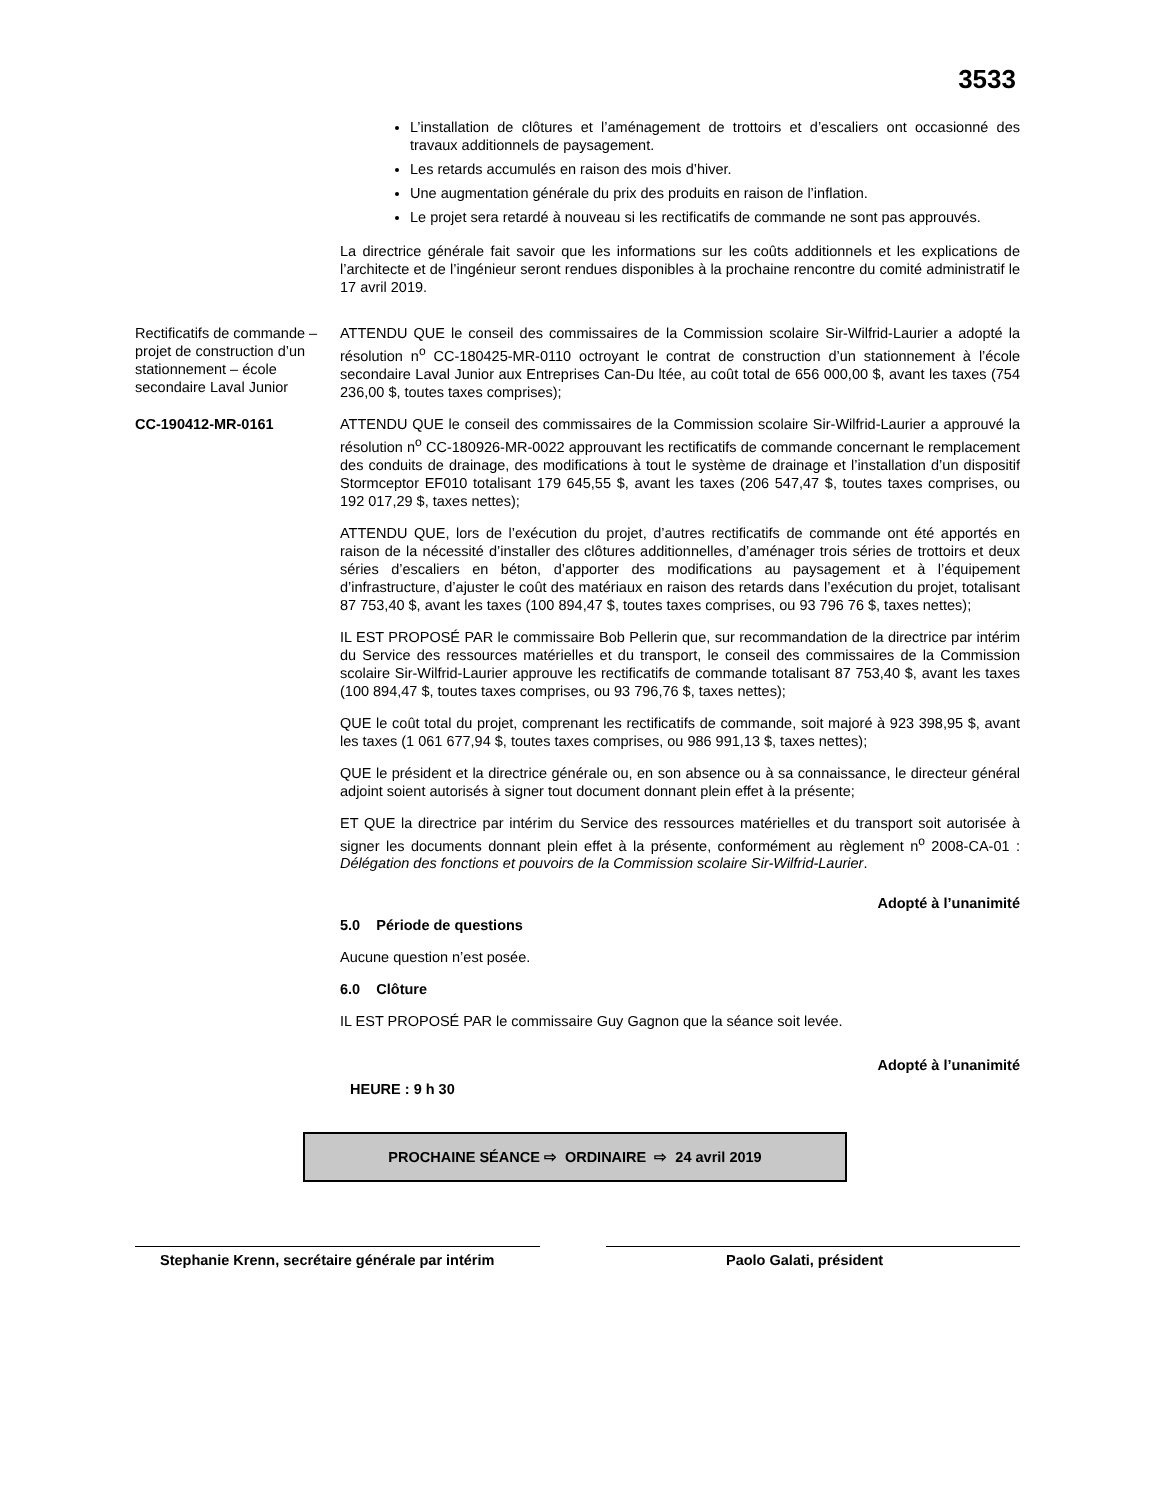3533
L’installation de clôtures et l’aménagement de trottoirs et d’escaliers ont occasionné des travaux additionnels de paysagement.
Les retards accumulés en raison des mois d’hiver.
Une augmentation générale du prix des produits en raison de l’inflation.
Le projet sera retardé à nouveau si les rectificatifs de commande ne sont pas approuvés.
La directrice générale fait savoir que les informations sur les coûts additionnels et les explications de l’architecte et de l’ingénieur seront rendues disponibles à la prochaine rencontre du comité administratif le 17 avril 2019.
Rectificatifs de commande – projet de construction d’un stationnement – école secondaire Laval Junior
ATTENDU QUE le conseil des commissaires de la Commission scolaire Sir-Wilfrid-Laurier a adopté la résolution n<sup>o</sup> CC-180425-MR-0110 octroyant le contrat de construction d’un stationnement à l’école secondaire Laval Junior aux Entreprises Can-Du ltée, au coût total de 656 000,00 $, avant les taxes (754 236,00 $, toutes taxes comprises);
CC-190412-MR-0161 ATTENDU QUE le conseil des commissaires de la Commission scolaire Sir-Wilfrid-Laurier a approuvé la résolution n<sup>o</sup> CC-180926-MR-0022 approuvant les rectificatifs de commande concernant le remplacement des conduits de drainage, des modifications à tout le système de drainage et l’installation d’un dispositif Stormceptor EF010 totalisant 179 645,55 $, avant les taxes (206 547,47 $, toutes taxes comprises, ou 192 017,29 $, taxes nettes);
ATTENDU QUE, lors de l’exécution du projet, d’autres rectificatifs de commande ont été apportés en raison de la nécessité d’installer des clôtures additionnelles, d’aménager trois séries de trottoirs et deux séries d’escaliers en béton, d’apporter des modifications au paysagement et à l’équipement d’infrastructure, d’ajuster le coût des matériaux en raison des retards dans l’exécution du projet, totalisant 87 753,40 $, avant les taxes (100 894,47 $, toutes taxes comprises, ou 93 796 76 $, taxes nettes);
IL EST PROPOSÉ PAR le commissaire Bob Pellerin que, sur recommandation de la directrice par intérim du Service des ressources matérielles et du transport, le conseil des commissaires de la Commission scolaire Sir-Wilfrid-Laurier approuve les rectificatifs de commande totalisant 87 753,40 $, avant les taxes (100 894,47 $, toutes taxes comprises, ou 93 796,76 $, taxes nettes);
QUE le coût total du projet, comprenant les rectificatifs de commande, soit majoré à 923 398,95 $, avant les taxes (1 061 677,94 $, toutes taxes comprises, ou 986 991,13 $, taxes nettes);
QUE le président et la directrice générale ou, en son absence ou à sa connaissance, le directeur général adjoint soient autorisés à signer tout document donnant plein effet à la présente;
ET QUE la directrice par intérim du Service des ressources matérielles et du transport soit autorisée à signer les documents donnant plein effet à la présente, conformément au règlement n<sup>o</sup> 2008-CA-01 : Délégation des fonctions et pouvoirs de la Commission scolaire Sir-Wilfrid-Laurier.
Adopté à l’unanimité
5.0 Période de questions
Aucune question n’est posée.
6.0 Clôture
IL EST PROPOSÉ PAR le commissaire Guy Gagnon que la séance soit levée.
Adopté à l’unanimité
HEURE : 9 h 30
PROCHAINE SÉANCE ⇨ ORDINAIRE ⇨ 24 avril 2019
Stephanie Krenn, secrétaire générale par intérim
Paolo Galati, président